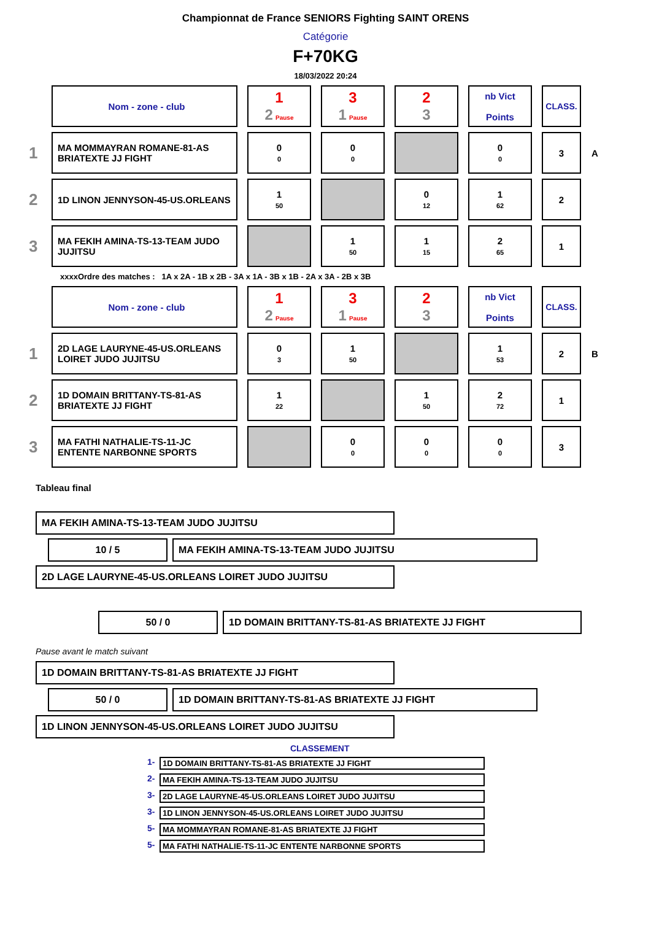Championnat de France SENIORS Fighting SAINT ORENS
Catégorie
F+70KG
18/03/2022 20:24
| | Nom - zone - club | 1 2 Pause | 3 1 Pause | 2 3 | nb Vict Points | CLASS. | |
| 1 | MA MOMMAYRAN ROMANE-81-AS BRIATEXTE JJ FIGHT | 0 0 | 0 0 | | 0 0 | 3 | A |
| 2 | 1D LINON JENNYSON-45-US.ORLEANS | 1 50 | | 0 12 | 1 62 | 2 | |
| 3 | MA FEKIH AMINA-TS-13-TEAM JUDO JUJITSU | | 1 50 | 1 15 | 2 65 | 1 | |
xxxxOrdre des matches : 1A x 2A - 1B x 2B - 3A x 1A - 3B x 1B - 2A x 3A - 2B x 3B
| | Nom - zone - club | 1 2 Pause | 3 1 Pause | 2 3 | nb Vict Points | CLASS. | |
| 1 | 2D LAGE LAURYNE-45-US.ORLEANS LOIRET JUDO JUJITSU | 0 3 | 1 50 | | 1 53 | 2 | B |
| 2 | 1D DOMAIN BRITTANY-TS-81-AS BRIATEXTE JJ FIGHT | 1 22 | | 1 50 | 2 72 | 1 | |
| 3 | MA FATHI NATHALIE-TS-11-JC ENTENTE NARBONNE SPORTS | | 0 0 | 0 0 | 0 0 | 3 | |
Tableau final
MA FEKIH AMINA-TS-13-TEAM JUDO JUJITSU
10 / 5 MA FEKIH AMINA-TS-13-TEAM JUDO JUJITSU
2D LAGE LAURYNE-45-US.ORLEANS LOIRET JUDO JUJITSU
50 / 0 1D DOMAIN BRITTANY-TS-81-AS BRIATEXTE JJ FIGHT
Pause avant le match suivant
1D DOMAIN BRITTANY-TS-81-AS BRIATEXTE JJ FIGHT
50 / 0 1D DOMAIN BRITTANY-TS-81-AS BRIATEXTE JJ FIGHT
1D LINON JENNYSON-45-US.ORLEANS LOIRET JUDO JUJITSU
CLASSEMENT
1- 1D DOMAIN BRITTANY-TS-81-AS BRIATEXTE JJ FIGHT
2- MA FEKIH AMINA-TS-13-TEAM JUDO JUJITSU
3- 2D LAGE LAURYNE-45-US.ORLEANS LOIRET JUDO JUJITSU
3- 1D LINON JENNYSON-45-US.ORLEANS LOIRET JUDO JUJITSU
5- MA MOMMAYRAN ROMANE-81-AS BRIATEXTE JJ FIGHT
5- MA FATHI NATHALIE-TS-11-JC ENTENTE NARBONNE SPORTS